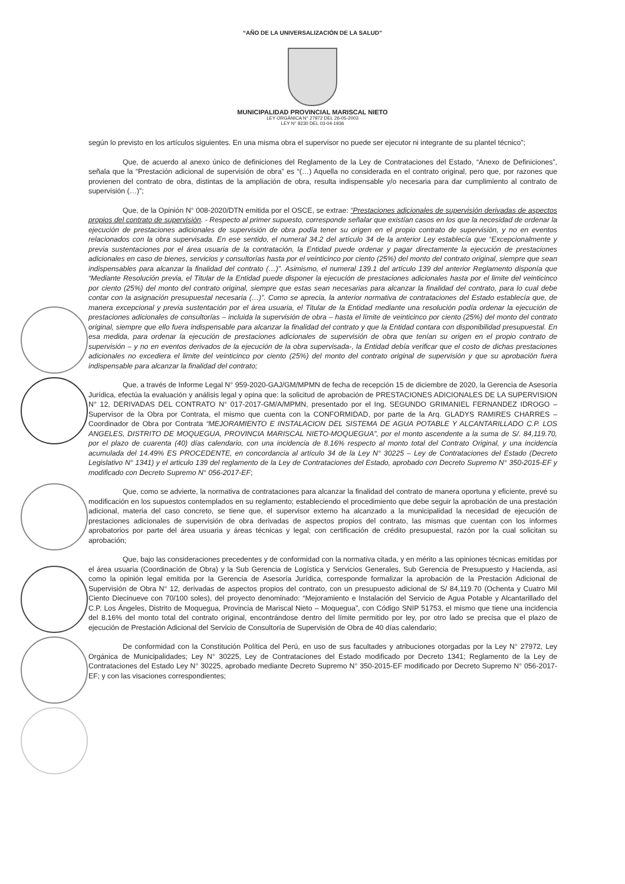“AÑO DE LA UNIVERSALIZACIÓN DE LA SALUD”
MUNICIPALIDAD PROVINCIAL MARISCAL NIETO
LEY ORGÁNICA N° 27972 DEL 26-05-2003
LEY N° 8230 DEL 03-04-1936
según lo previsto en los artículos siguientes. En una misma obra el supervisor no puede ser ejecutor ni integrante de su plantel técnico”;
Que, de acuerdo al anexo único de definiciones del Reglamento de la Ley de Contrataciones del Estado, “Anexo de Definiciones”, señala que la “Prestación adicional de supervisión de obra” es “(…) Aquella no considerada en el contrato original, pero que, por razones que provienen del contrato de obra, distintas de la ampliación de obra, resulta indispensable y/o necesaria para dar cumplimiento al contrato de supervisión (…)”;
Que, de la Opinión N° 008-2020/DTN emitida por el OSCE, se extrae: “Prestaciones adicionales de supervisión derivadas de aspectos propios del contrato de supervisión. - Respecto al primer supuesto, corresponde señalar que existían casos en los que la necesidad de ordenar la ejecución de prestaciones adicionales de supervisión de obra podía tener su origen en el propio contrato de supervisión, y no en eventos relacionados con la obra supervisada. En ese sentido, el numeral 34.2 del artículo 34 de la anterior Ley establecía que “Excepcionalmente y previa sustentaciones por el área usuaria de la contratación, la Entidad puede ordenar y pagar directamente la ejecución de prestaciones adicionales en caso de bienes, servicios y consultorías hasta por el veinticinco por ciento (25%) del monto del contrato original, siempre que sean indispensables para alcanzar la finalidad del contrato (…)”. Asimismo, el numeral 139.1 del artículo 139 del anterior Reglamento disponía que “Mediante Resolución previa, el Titular de la Entidad puede disponer la ejecución de prestaciones adicionales hasta por el limite del veinticinco por ciento (25%) del monto del contrato original, siempre que estas sean necesarias para alcanzar la finalidad del contrato, para lo cual debe contar con la asignación presupuestal necesaria (…)”. Como se aprecia, la anterior normativa de contrataciones del Estado establecía que, de manera excepcional y previa sustentación por el área usuaria, el Titular de la Entidad mediante una resolución podía ordenar la ejecución de prestaciones adicionales de consultorías – incluida la supervisión de obra – hasta el límite de veinticinco por ciento (25%) del monto del contrato original, siempre que ello fuera indispensable para alcanzar la finalidad del contrato y que la Entidad contara con disponibilidad presupuestal. En esa medida, para ordenar la ejecución de prestaciones adicionales de supervisión de obra que tenían su origen en el propio contrato de supervisión – y no en eventos derivados de la ejecución de la obra supervisada-, la Entidad debía verificar que el costo de dichas prestaciones adicionales no excediera el limite del veinticinco por ciento (25%) del monto del contrato original de supervisión y que su aprobación fuera indispensable para alcanzar la finalidad del contrato;
Que, a través de Informe Legal N° 959-2020-GAJ/GM/MPMN de fecha de recepción 15 de diciembre de 2020, la Gerencia de Asesoría Jurídica, efectúa la evaluación y análisis legal y opina que: la solicitud de aprobación de PRESTACIONES ADICIONALES DE LA SUPERVISION N° 12, DERIVADAS DEL CONTRATO N° 017-2017-GM/A/MPMN, presentado por el Ing. SEGUNDO GRIMANIEL FERNANDEZ IDROGO – Supervisor de la Obra por Contrata, el mismo que cuenta con la CONFORMIDAD, por parte de la Arq. GLADYS RAMIRES CHARRES – Coordinador de Obra por Contrata “MEJORAMIENTO E INSTALACION DEL SISTEMA DE AGUA POTABLE Y ALCANTARILLADO C.P. LOS ANGELES, DISTRITO DE MOQUEGUA, PROVINCIA MARISCAL NIETO-MOQUEGUA”, por el monto ascendente a la suma de S/. 84,119.70, por el plazo de cuarenta (40) días calendario, con una incidencia de 8.16% respecto al monto total del Contrato Original, y una incidencia acumulada del 14.49% ES PROCEDENTE, en concordancia al artículo 34 de la Ley N° 30225 – Ley de Contrataciones del Estado (Decreto Legislativo N° 1341) y el articulo 139 del reglamento de la Ley de Contrataciones del Estado, aprobado con Decreto Supremo N° 350-2015-EF y modificado con Decreto Supremo N° 056-2017-EF;
Que, como se advierte, la normativa de contrataciones para alcanzar la finalidad del contrato de manera oportuna y eficiente, prevé su modificación en los supuestos contemplados en su reglamento; estableciendo el procedimiento que debe seguir la aprobación de una prestación adicional, materia del caso concreto, se tiene que, el supervisor externo ha alcanzado a la municipalidad la necesidad de ejecución de prestaciones adicionales de supervisión de obra derivadas de aspectos propios del contrato, las mismas que cuentan con los informes aprobatorios por parte del área usuaria y áreas técnicas y legal; con certificación de crédito presupuestal, razón por la cual solicitan su aprobación;
Que, bajo las consideraciones precedentes y de conformidad con la normativa citada, y en mérito a las opiniones técnicas emitidas por el área usuaria (Coordinación de Obra) y la Sub Gerencia de Logística y Servicios Generales, Sub Gerencia de Presupuesto y Hacienda, así como la opinión legal emitida por la Gerencia de Asesoría Jurídica, corresponde formalizar la aprobación de la Prestación Adicional de Supervisión de Obra N° 12, derivadas de aspectos propios del contrato, con un presupuesto adicional de S/ 84,119.70 (Ochenta y Cuatro Mil Ciento Diecinueve con 70/100 soles), del proyecto denominado: “Mejoramiento e Instalación del Servicio de Agua Potable y Alcantarillado del C.P. Los Ángeles, Distrito de Moquegua, Provincia de Mariscal Nieto – Moquegua”, con Código SNIP 51753, el mismo que tiene una incidencia del 8.16% del monto total del contrato original, encontrándose dentro del límite permitido por ley, por otro lado se precisa que el plazo de ejecución de Prestación Adicional del Servicio de Consultoría de Supervisión de Obra de 40 días calendario;
De conformidad con la Constitución Política del Perú, en uso de sus facultades y atribuciones otorgadas por la Ley N° 27972, Ley Orgánica de Municipalidades; Ley N° 30225, Ley de Contrataciones del Estado modificado por Decreto 1341; Reglamento de la Ley de Contrataciones del Estado Ley N° 30225, aprobado mediante Decreto Supremo N° 350-2015-EF modificado por Decreto Supremo N° 056-2017-EF; y con las visaciones correspondientes;